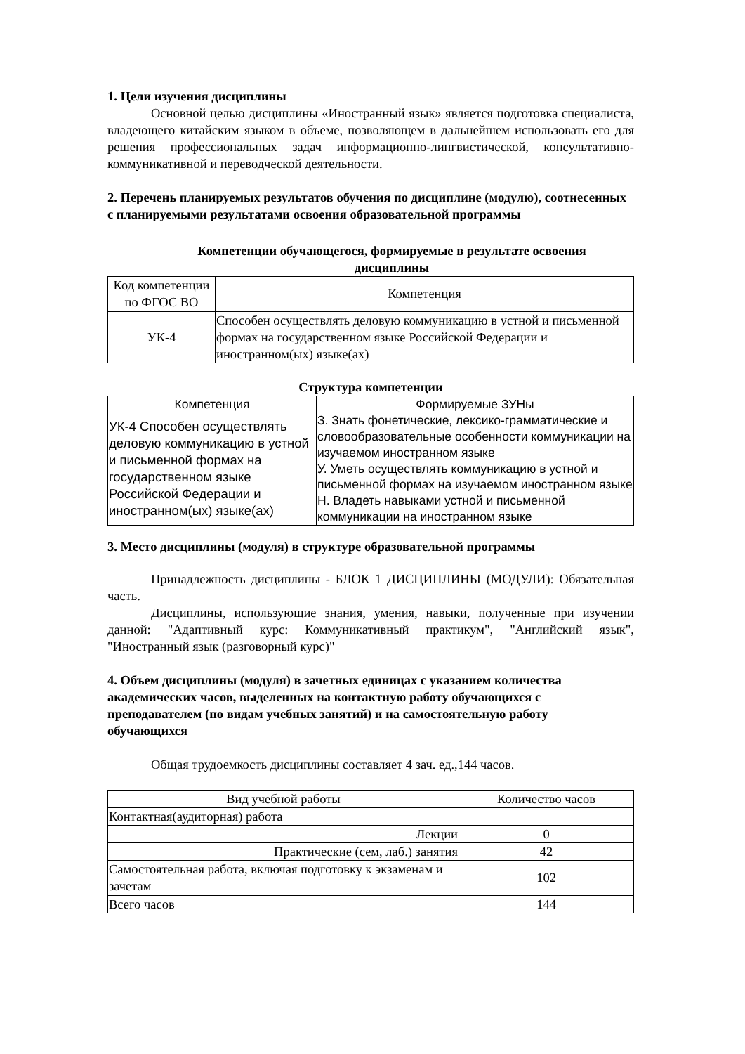1. Цели изучения дисциплины
Основной целью дисциплины «Иностранный язык» является подготовка специалиста, владеющего китайским языком в объеме, позволяющем в дальнейшем использовать его для решения профессиональных задач информационно-лингвистической, консультативно-коммуникативной и переводческой деятельности.
2. Перечень планируемых результатов обучения по дисциплине (модулю), соотнесенных с планируемыми результатами освоения образовательной программы
Компетенции обучающегося, формируемые в результате освоения дисциплины
| Код компетенции по ФГОС ВО | Компетенция |
| --- | --- |
| УК-4 | Способен осуществлять деловую коммуникацию в устной и письменной формах на государственном языке Российской Федерации и иностранном(ых) языке(ах) |
Структура компетенции
| Компетенция | Формируемые ЗУНы |
| --- | --- |
| УК-4 Способен осуществлять деловую коммуникацию в устной и письменной формах на государственном языке Российской Федерации и иностранном(ых) языке(ах) | З. Знать фонетические, лексико-грамматические и словообразовательные особенности коммуникации на изучаемом иностранном языке У. Уметь осуществлять коммуникацию в устной и письменной формах на изучаемом иностранном языке Н. Владеть навыками устной и письменной коммуникации на иностранном языке |
3. Место дисциплины (модуля) в структуре образовательной программы
Принадлежность дисциплины - БЛОК 1 ДИСЦИПЛИНЫ (МОДУЛИ): Обязательная часть.
Дисциплины, использующие знания, умения, навыки, полученные при изучении данной: "Адаптивный курс: Коммуникативный практикум", "Английский язык", "Иностранный язык (разговорный курс)"
4. Объем дисциплины (модуля) в зачетных единицах с указанием количества академических часов, выделенных на контактную работу обучающихся с преподавателем (по видам учебных занятий) и на самостоятельную работу обучающихся
Общая трудоемкость дисциплины составляет 4 зач. ед.,144 часов.
| Вид учебной работы | Количество часов |
| --- | --- |
| Контактная(аудиторная) работа | |
| Лекции | 0 |
| Практические (сем, лаб.) занятия | 42 |
| Самостоятельная работа, включая подготовку к экзаменам и зачетам | 102 |
| Всего часов | 144 |